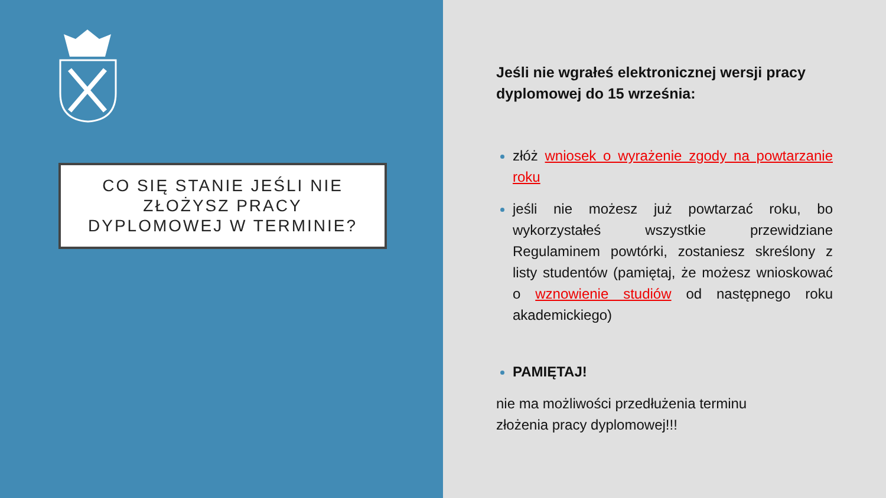CO SIĘ STANIE JEŚLI NIE
ZŁOŻYSZ PRACY
DYPLOMOWEJ W TERMINIE?
Jeśli nie wgrałeś elektronicznej wersji pracy dyplomowej do 15 września:
złóż wniosek o wyrażenie zgody na powtarzanie roku
jeśli nie możesz już powtarzać roku, bo wykorzystałeś wszystkie przewidziane Regulaminem powtórki, zostaniesz skreślony z listy studentów (pamiętaj, że możesz wnioskować o wznowienie studiów od następnego roku akademickiego)
PAMIĘTAJ!
nie ma możliwości przedłużenia terminu
złożenia pracy dyplomowej!!!